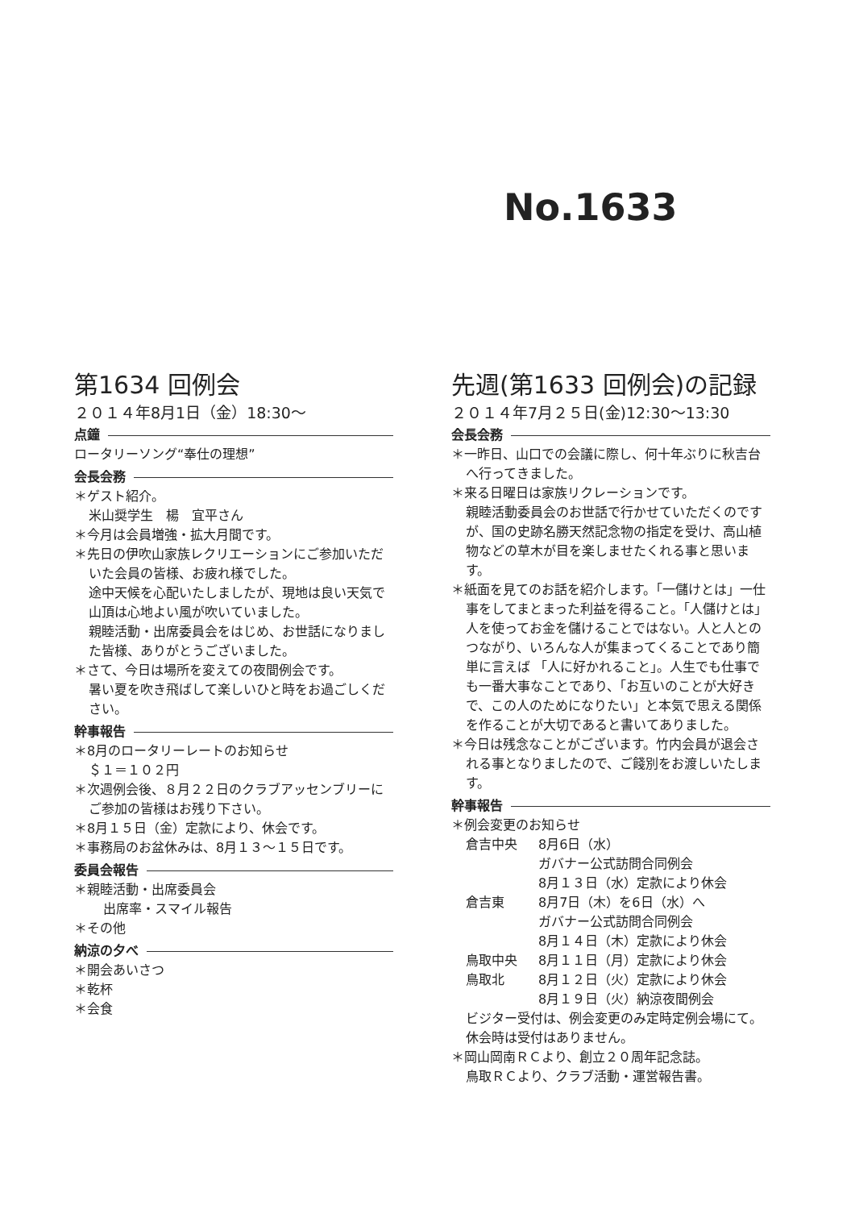No.1633
第1634 回例会
２０１４年8月1日（金）18:30～
点鐘
ロータリーソング“奉仕の理想”
会長会務
＊ゲスト紹介。
米山奨学生　楊　宜平さん
＊今月は会員増強・拡大月間です。
＊先日の伊吹山家族レクリエーションにご参加いただいた会員の皆様、お疲れ様でした。
途中天候を心配いたしましたが、現地は良い天気で山頂は心地よい風が吹いていました。
親睦活動・出席委員会をはじめ、お世話になりました皆様、ありがとうございました。
＊さて、今日は場所を変えての夜間例会です。
暑い夏を吹き飛ばして楽しいひと時をお過ごしください。
幹事報告
＊8月のロータリーレートのお知らせ
＄１＝１０２円
＊次週例会後、８月２２日のクラブアッセンブリーにご参加の皆様はお残り下さい。
＊8月１５日（金）定款により、休会です。
＊事務局のお盆休みは、8月１３～１５日です。
委員会報告
＊親睦活動・出席委員会
出席率・スマイル報告
＊その他
納涼の夕べ
＊開会あいさつ
＊乾杯
＊会食
先週(第1633 回例会)の記録
２０１４年7月２５日(金)12:30～13:30
会長会務
＊一昨日、山口での会議に際し、何十年ぶりに秋吉台へ行ってきました。
＊来る日曜日は家族リクレーションです。
親睦活動委員会のお世話で行かせていただくのですが、国の史跡名勝天然記念物の指定を受け、高山植物などの草木が目を楽しませたくれる事と思います。
＊紙面を見てのお話を紹介します。「一儲けとは」一仕事をしてまとまった利益を得ること。「人儲けとは」人を使ってお金を儲けることではない。人と人とのつながり、いろんな人が集まってくることであり簡単に言えば 「人に好かれること」。人生でも仕事でも一番大事なことであり、「お互いのことが大好きで、この人のためになりたい」と本気で思える関係を作ることが大切であると書いてありました。
＊今日は残念なことがございます。竹内会員が退会される事となりましたので、ご餞別をお渡しいたします。
幹事報告
＊例会変更のお知らせ
倉吉中央 8月6日（水）
ガバナー公式訪問合同例会
8月１３日（水）定款により休会
倉吉東 8月7日（木）を6日（水）へ
ガバナー公式訪問合同例会
8月１４日（木）定款により休会
鳥取中央 8月１１日（月）定款により休会
鳥取北 8月１２日（火）定款により休会
8月１９日（火）納涼夜間例会
ビジター受付は、例会変更のみ定時定例会場にて。休会時は受付はありません。
＊岡山岡南ＲＣより、創立２０周年記念誌。
鳥取ＲＣより、クラブ活動・運営報告書。